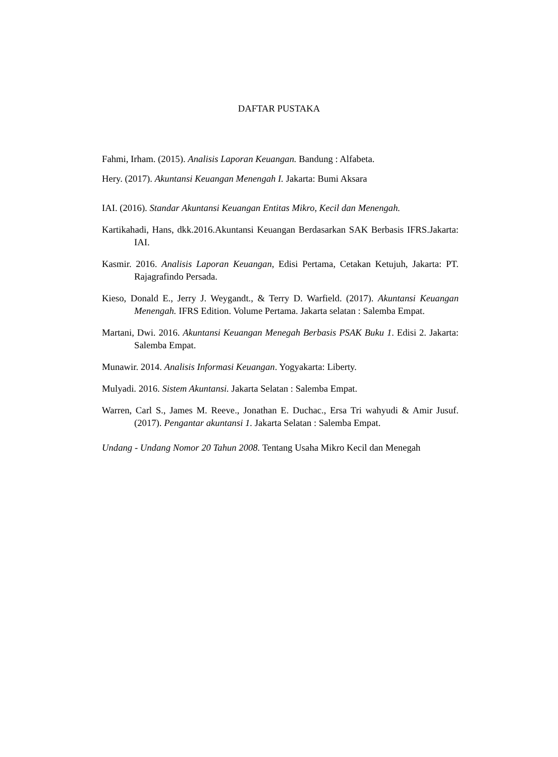DAFTAR PUSTAKA
Fahmi, Irham. (2015). Analisis Laporan Keuangan. Bandung : Alfabeta.
Hery. (2017). Akuntansi Keuangan Menengah I. Jakarta: Bumi Aksara
IAI. (2016). Standar Akuntansi Keuangan Entitas Mikro, Kecil dan Menengah.
Kartikahadi, Hans, dkk.2016.Akuntansi Keuangan Berdasarkan SAK Berbasis IFRS.Jakarta: IAI.
Kasmir. 2016. Analisis Laporan Keuangan, Edisi Pertama, Cetakan Ketujuh, Jakarta: PT. Rajagrafindo Persada.
Kieso, Donald E., Jerry J. Weygandt., & Terry D. Warfield. (2017). Akuntansi Keuangan Menengah. IFRS Edition. Volume Pertama. Jakarta selatan : Salemba Empat.
Martani, Dwi. 2016. Akuntansi Keuangan Menegah Berbasis PSAK Buku 1. Edisi 2. Jakarta: Salemba Empat.
Munawir. 2014. Analisis Informasi Keuangan. Yogyakarta: Liberty.
Mulyadi. 2016. Sistem Akuntansi. Jakarta Selatan : Salemba Empat.
Warren, Carl S., James M. Reeve., Jonathan E. Duchac., Ersa Tri wahyudi & Amir Jusuf. (2017). Pengantar akuntansi 1. Jakarta Selatan : Salemba Empat.
Undang - Undang Nomor 20 Tahun 2008. Tentang Usaha Mikro Kecil dan Menegah